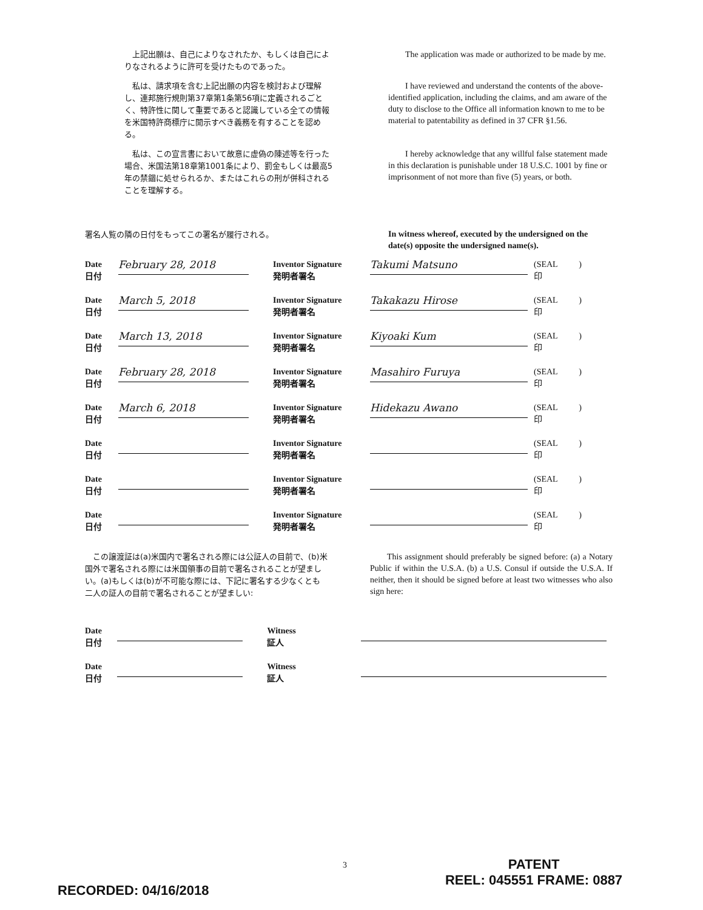上記出願は、自己によりなされたか、もしくは自己によりなされるように許可を受けたものであった。
  The application was made or authorized to be made by me.
私は、請求項を含む上記出願の内容を検討および理解し、連邦施行規則第37章第1条第56項に定義されるごとく、特許性に関して重要であると認識している全ての情報を米国特許商標庁に開示すべき義務を有することを認める。
  I have reviewed and understand the contents of the above-identified application, including the claims, and am aware of the duty to disclose to the Office all information known to me to be material to patentability as defined in 37 CFR §1.56.
私は、この宣言書において故意に虚偽の陳述等を行った場合、米国法第18章第1001条により、罰金もしくは最高5年の禁錮に処せられるか、またはこれらの刑が併科されることを理解する。
  I hereby acknowledge that any willful false statement made in this declaration is punishable under 18 U.S.C. 1001 by fine or imprisonment of not more than five (5) years, or both.
署名人覧の隣の日付をもってこの署名が履行される。
In witness whereof, executed by the undersigned on the date(s) opposite the undersigned name(s).
Date
日付
February 28, 2018
Inventor Signature
発明者署名
Takumi Matsuno
(SEAL    )
印
Date
日付
March 5, 2018
Inventor Signature
発明者署名
Takakazu Hirose
(SEAL    )
印
Date
日付
March 13, 2018
Inventor Signature
発明者署名
Kiyoaki Kum
(SEAL    )
印
Date
日付
February 28, 2018
Inventor Signature
発明者署名
Masahiro Furuya
(SEAL    )
印
Date
日付
March 6, 2018
Inventor Signature
発明者署名
Hidekazu Awano
(SEAL    )
印
Date
日付
Inventor Signature
発明者署名
(SEAL    )
印
Date
日付
Inventor Signature
発明者署名
(SEAL    )
印
Date
日付
Inventor Signature
発明者署名
(SEAL    )
印
この譲渡証は(a)米国内で署名される際には公証人の目前で、(b)米国外で署名される際には米国領事の目前で署名されることが望ましい。(a)もしくは(b)が不可能な際には、下記に署名する少なくとも二人の証人の目前で署名されることが望ましい:
  This assignment should preferably be signed before: (a) a Notary Public if within the U.S.A. (b) a U.S. Consul if outside the U.S.A. If neither, then it should be signed before at least two witnesses who also sign here:
Date
日付
Witness
証人
Date
日付
Witness
証人
3
RECORDED: 04/16/2018
PATENT
REEL: 045551 FRAME: 0887